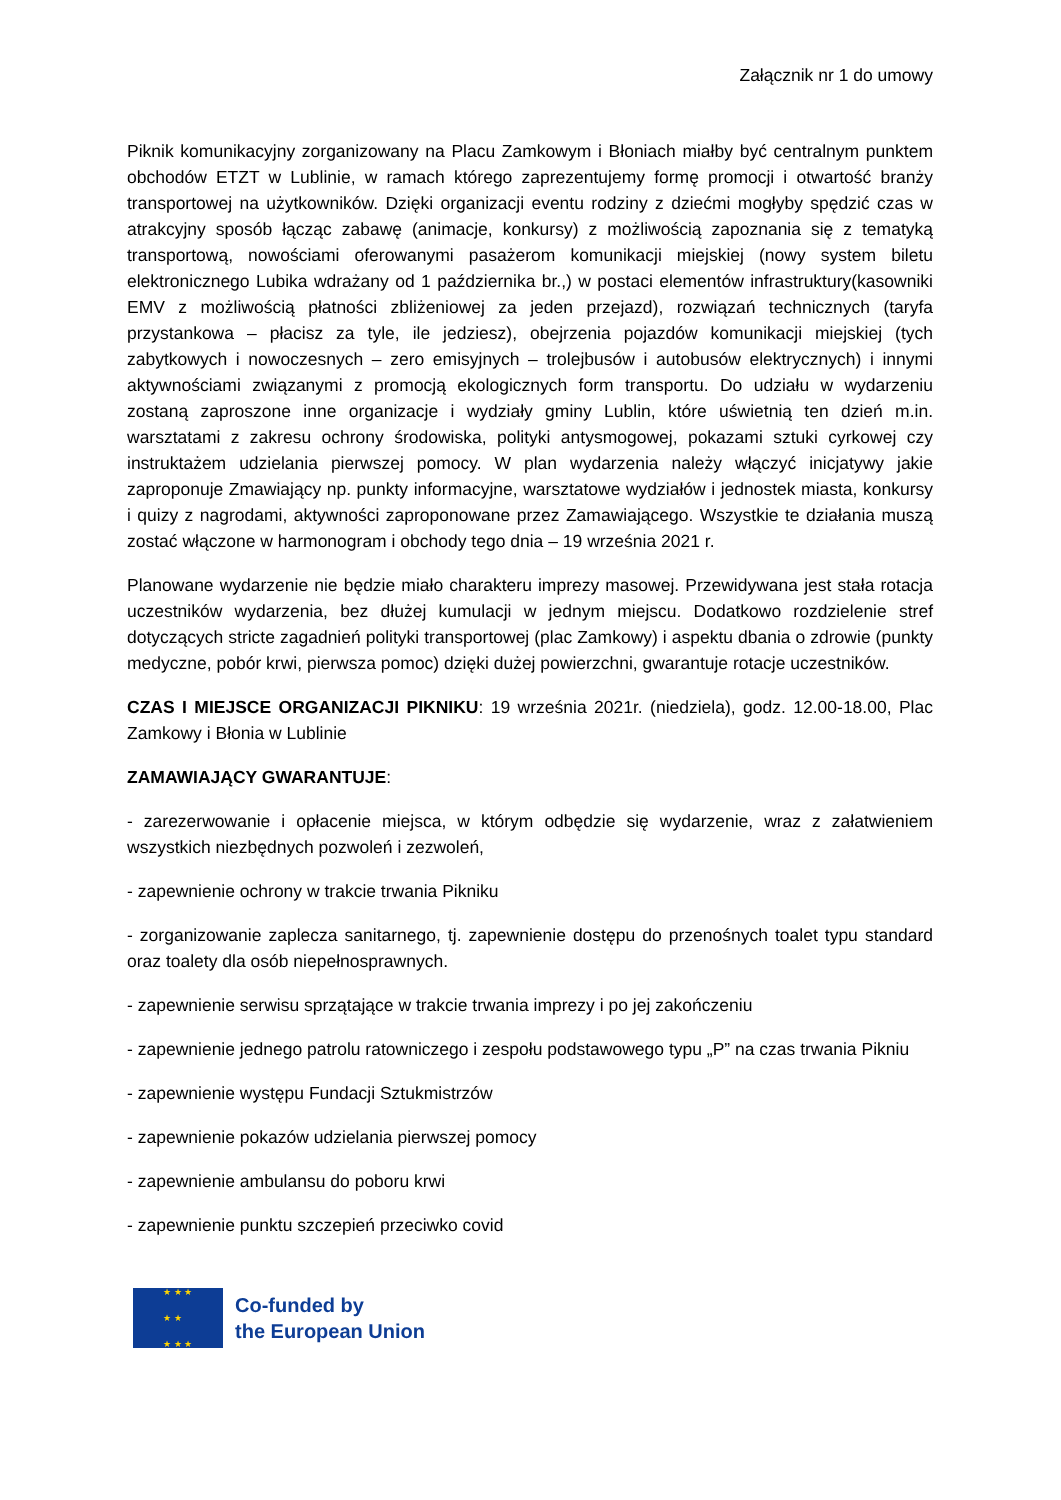Załącznik nr 1 do umowy
Piknik komunikacyjny zorganizowany na Placu Zamkowym i Błoniach miałby być centralnym punktem obchodów ETZT w Lublinie, w ramach którego zaprezentujemy formę promocji i otwartość branży transportowej na użytkowników. Dzięki organizacji eventu rodziny z dziećmi mogłyby spędzić czas w atrakcyjny sposób łącząc zabawę (animacje, konkursy) z możliwością zapoznania się z tematyką transportową, nowościami oferowanymi pasażerom komunikacji miejskiej (nowy system biletu elektronicznego Lubika wdrażany od 1 października br.,) w postaci elementów infrastruktury(kasowniki EMV z możliwością płatności zbliżeniowej za jeden przejazd), rozwiązań technicznych (taryfa przystankowa – płacisz za tyle, ile jedziesz), obejrzenia pojazdów komunikacji miejskiej (tych zabytkowych i nowoczesnych – zero emisyjnych – trolejbusów i autobusów elektrycznych) i innymi aktywnościami związanymi z promocją ekologicznych form transportu. Do udziału w wydarzeniu zostaną zaproszone inne organizacje i wydziały gminy Lublin, które uświetnią ten dzień m.in. warsztatami z zakresu ochrony środowiska, polityki antysmogowej, pokazami sztuki cyrkowej czy instruktażem udzielania pierwszej pomocy. W plan wydarzenia należy włączyć inicjatywy jakie zaproponuje Zmawiający np. punkty informacyjne, warsztatowe wydziałów i jednostek miasta, konkursy i quizy z nagrodami, aktywności zaproponowane przez Zamawiającego. Wszystkie te działania muszą zostać włączone w harmonogram i obchody tego dnia – 19 września 2021 r.
Planowane wydarzenie nie będzie miało charakteru imprezy masowej. Przewidywana jest stała rotacja uczestników wydarzenia, bez dłużej kumulacji w jednym miejscu. Dodatkowo rozdzielenie stref dotyczących stricte zagadnień polityki transportowej (plac Zamkowy) i aspektu dbania o zdrowie (punkty medyczne, pobór krwi, pierwsza pomoc) dzięki dużej powierzchni, gwarantuje rotacje uczestników.
CZAS I MIEJSCE ORGANIZACJI PIKNIKU: 19 września 2021r. (niedziela), godz. 12.00-18.00, Plac Zamkowy i Błonia w Lublinie
ZAMAWIAJĄCY GWARANTUJE:
- zarezerwowanie i opłacenie miejsca, w którym odbędzie się wydarzenie, wraz z załatwieniem wszystkich niezbędnych pozwoleń i zezwoleń,
- zapewnienie ochrony w trakcie trwania Pikniku
- zorganizowanie zaplecza sanitarnego, tj. zapewnienie dostępu do przenośnych toalet typu standard oraz toalety dla osób niepełnosprawnych.
- zapewnienie serwisu sprzątające w trakcie trwania imprezy i po jej zakończeniu
- zapewnienie jednego patrolu ratowniczego i zespołu podstawowego typu „P” na czas trwania Pikniu
- zapewnienie występu Fundacji Sztukmistrzów
- zapewnienie pokazów udzielania pierwszej pomocy
- zapewnienie ambulansu do poboru krwi
- zapewnienie punktu szczepień przeciwko covid
★ ★ ★
★ ★
★ ★ ★
Co-funded by
the European Union